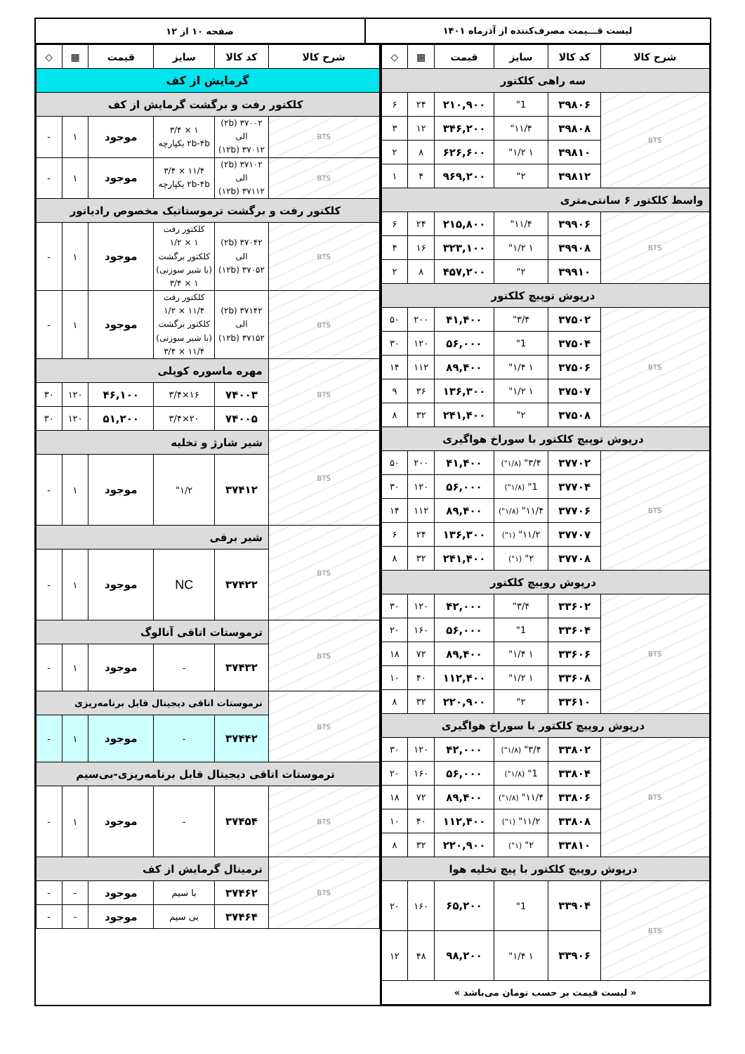لیست قـــیمت مصرف‌کننده از آذرماه ۱۴۰۱
صفحه ۱۰ از ۱۲
| شرح کالا | کد کالا | سایز | قیمت | ▦ | ◇ |
| --- | --- | --- | --- | --- | --- |
| سه راهی کلکتور | | | | | |
| BTS | ۳۹۸۰۶ | 1" | ۲۱۰,۹۰۰ | ۲۴ | ۶ |
| | ۳۹۸۰۸ | ۱۱/۴" | ۳۴۶,۲۰۰ | ۱۲ | ۳ |
| | ۳۹۸۱۰ | ۱ ۱/۲" | ۶۲۶,۶۰۰ | ۸ | ۲ |
| | ۳۹۸۱۲ | ۲" | ۹۶۹,۲۰۰ | ۴ | ۱ |
| واسط کلکتور ۶ سانتی‌متری | | | | | |
| BTS | ۳۹۹۰۶ | ۱۱/۴" | ۲۱۵,۸۰۰ | ۲۴ | ۶ |
| | ۳۹۹۰۸ | ۱ ۱/۲" | ۳۲۳,۱۰۰ | ۱۶ | ۴ |
| | ۳۹۹۱۰ | ۲" | ۴۵۷,۲۰۰ | ۸ | ۲ |
| درپوش توپیچ کلکتور | | | | | |
| BTS | ۳۷۵۰۲ | ۳/۴" | ۴۱,۴۰۰ | ۲۰۰ | ۵۰ |
| | ۳۷۵۰۴ | 1" | ۵۶,۰۰۰ | ۱۲۰ | ۳۰ |
| | ۳۷۵۰۶ | ۱ ۱/۴" | ۸۹,۴۰۰ | ۱۱۲ | ۱۴ |
| | ۳۷۵۰۷ | ۱ ۱/۲" | ۱۳۶,۳۰۰ | ۳۶ | ۹ |
| | ۳۷۵۰۸ | ۲" | ۲۴۱,۴۰۰ | ۳۲ | ۸ |
| درپوش توپیچ کلکتور با سوراخ هواگیری | | | | | |
| BTS | ۳۷۷۰۲ | ۳/۴" (۱/۸") | ۴۱,۴۰۰ | ۲۰۰ | ۵۰ |
| | ۳۷۷۰۴ | 1" (۱/۸") | ۵۶,۰۰۰ | ۱۲۰ | ۳۰ |
| | ۳۷۷۰۶ | ۱۱/۴" (۱/۸") | ۸۹,۴۰۰ | ۱۱۲ | ۱۴ |
| | ۳۷۷۰۷ | ۱۱/۲" (۱") | ۱۳۶,۳۰۰ | ۲۴ | ۶ |
| | ۳۷۷۰۸ | ۲" (۱") | ۲۴۱,۴۰۰ | ۳۲ | ۸ |
| درپوش روپیچ کلکتور | | | | | |
| BTS | ۳۳۶۰۲ | ۳/۴" | ۴۲,۰۰۰ | ۱۲۰ | ۳۰ |
| | ۳۳۶۰۴ | 1" | ۵۶,۰۰۰ | ۱۶۰ | ۲۰ |
| | ۳۳۶۰۶ | ۱ ۱/۴" | ۸۹,۴۰۰ | ۷۲ | ۱۸ |
| | ۳۳۶۰۸ | ۱ ۱/۲" | ۱۱۲,۴۰۰ | ۴۰ | ۱۰ |
| | ۳۳۶۱۰ | ۲" | ۲۲۰,۹۰۰ | ۳۲ | ۸ |
| درپوش روپیچ کلکتور با سوراخ هواگیری | | | | | |
| BTS | ۳۳۸۰۲ | ۳/۴" (۱/۸") | ۴۲,۰۰۰ | ۱۲۰ | ۳۰ |
| | ۳۳۸۰۴ | 1" (۱/۸") | ۵۶,۰۰۰ | ۱۶۰ | ۲۰ |
| | ۳۳۸۰۶ | ۱۱/۴" (۱/۸") | ۸۹,۴۰۰ | ۷۲ | ۱۸ |
| | ۳۳۸۰۸ | ۱۱/۲" (۱") | ۱۱۲,۴۰۰ | ۴۰ | ۱۰ |
| | ۳۳۸۱۰ | ۲" (۱") | ۲۲۰,۹۰۰ | ۳۲ | ۸ |
| درپوش روپیچ کلکتور با پیچ تخلیه هوا | | | | | |
| BTS | ۳۳۹۰۴ | 1" | ۶۵,۲۰۰ | ۱۶۰ | ۲۰ |
| | ۳۳۹۰۶ | ۱ ۱/۴" | ۹۸,۲۰۰ | ۴۸ | ۱۲ |
| « لیست قیمت بر حسب تومان می‌باشد » | | | | | |
| شرح کالا | کد کالا | سایز | قیمت | ▦ | ◇ |
| --- | --- | --- | --- | --- | --- |
| گرمایش از کف | | | | | |
| کلکتور رفت و برگشت گرمایش از کف | | | | | |
| BTS | ۳۷۰۰۲ (۲b) الی ۳۷۰۱۲ (۱۲b) | ۱ × ۳/۴ ۲b-۴b یکپارچه | موجود | ۱ | - |
| BTS | ۳۷۱۰۲ (۲b) الی ۳۷۱۱۲ (۱۲b) | ۱۱/۴ × ۳/۴ ۲b-۴b یکپارچه | موجود | ۱ | - |
| کلکتور رفت و برگشت ترموستاتیک مخصوص رادیاتور | | | | | |
| BTS | ۳۷۰۴۲ (۲b) الی ۳۷۰۵۲ (۱۲b) | کلکتور رفت ۱ × ۱/۲ کلکتور برگشت (با شیر سوزنی) ۱ × ۳/۴ | موجود | ۱ | - |
| BTS | ۳۷۱۴۲ (۲b) الی ۳۷۱۵۲ (۱۲b) | کلکتور رفت ۱۱/۴ × ۱/۲ کلکتور برگشت (با شیر سوزنی) ۱۱/۴ × ۳/۴ | موجود | ۱ | - |
| BTS | مهره ماسوره کوپلی | | | | |
| | ۷۴۰۰۳ | ۱۶×۳/۴ | ۴۶,۱۰۰ | ۱۲۰ | ۳۰ |
| | ۷۴۰۰۵ | ۲۰×۳/۴ | ۵۱,۲۰۰ | ۱۲۰ | ۳۰ |
| BTS | شیر شارژ و تخلیه | | | | |
| | ۳۷۴۱۲ | ۱/۲" | موجود | ۱ | - |
| BTS | شیر برقی | | | | |
| | ۳۷۴۲۲ | NC | موجود | ۱ | - |
| BTS | ترموستات اتاقی آنالوگ | | | | |
| | ۳۷۴۳۲ | - | موجود | ۱ | - |
| BTS | ترموستات اتاقی دیجیتال قابل برنامه‌ریزی | | | | |
| | ۳۷۴۴۲ | - | موجود | ۱ | - |
| ترموستات اتاقی دیجیتال قابل برنامه‌ریزی-بی‌سیم | | | | | |
| BTS | ۳۷۴۵۴ | - | موجود | ۱ | - |
| BTS | ترمینال گرمایش از کف | | | | |
| | ۳۷۴۶۲ | با سیم | موجود | - | - |
| | ۳۷۴۶۴ | بی سیم | موجود | - | - |